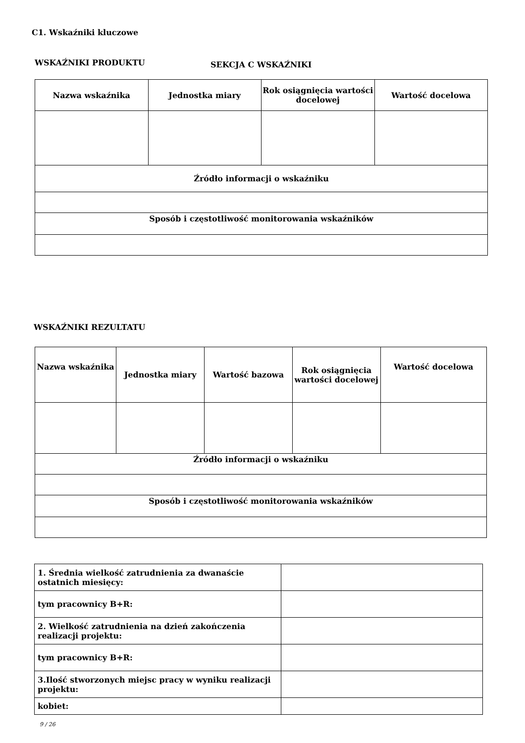C1. Wskaźniki kluczowe
WSKAŹNIKI PRODUKTU
SEKCJA C WSKAŹNIKI
| Nazwa wskaźnika | Jednostka miary | Rok osiągnięcia wartości docelowej | Wartość docelowa |
| --- | --- | --- | --- |
| Źródło informacji o wskaźniku | | | |
| Sposób i częstotliwość monitorowania wskaźników | | | |
WSKAŹNIKI REZULTATU
| Nazwa wskaźnika | Jednostka miary | Wartość bazowa | Rok osiągnięcia wartości docelowej | Wartość docelowa |
| --- | --- | --- | --- | --- |
| Źródło informacji o wskaźniku | | | | |
| Sposób i częstotliwość monitorowania wskaźników | | | | |
| 1. Średnia wielkość zatrudnienia za dwanaście ostatnich miesięcy: | |
| tym pracownicy B+R: | |
| 2. Wielkość zatrudnienia na dzień zakończenia realizacji projektu: | |
| tym pracownicy B+R: | |
| 3.Ilość stworzonych miejsc pracy w wyniku realizacji projektu: | |
| kobiet: | |
9 / 26